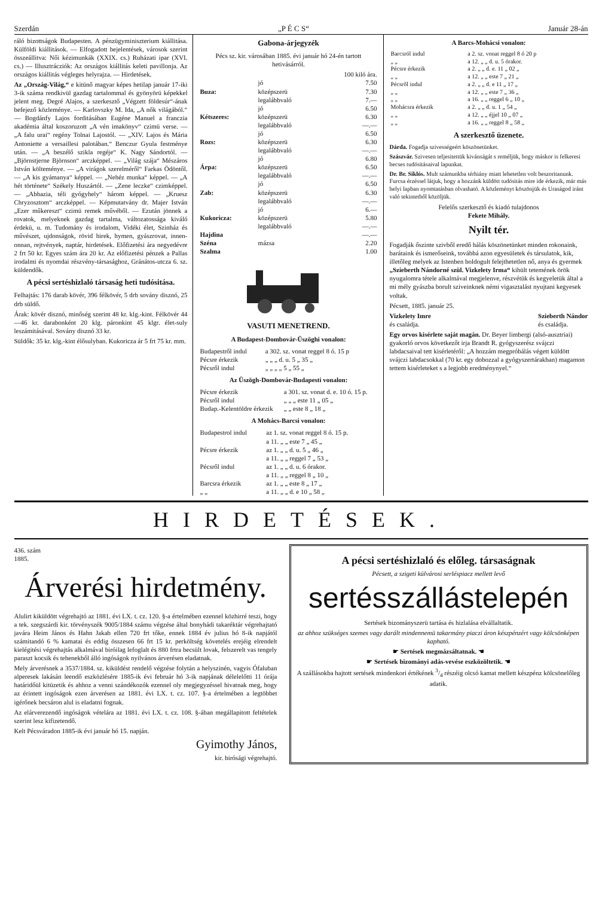Szerdán „P É C S“Január 28-án
ráló bizottságok Budapesten. A pénzügyminiszterium kiállitása. Külföldi kiállitások. — Elfogadott bejelentések, városok szerint összeállitva: Női kézimunkák (XXIX. cs.) Ruházati ipar (XVI. cs.) — Illusztrácziók: Az országos kiállitás keleti pavillonja. Az országos kiállitás végleges helyrajza. — Hirdetések.
Az „Ország-Világ,“ e kitünő magyar képes hetilap január 17-iki 3-ik száma rendkivül gazdag tartalommal és gyönyörü képekkel jelent meg. Degré Alajos, a szerkesztő „Végzett földesúr“-ának befejező közleménye. — Karlovszky M. Ida, „A nők világából.“ — Bogdánfy Lajos forditásában Eugéne Manuel a franczia akadémia által koszoruzott „A vén imakönyv“ czimü verse. — „A falu urai“ regény Tolnai Lajostól. — „XIV. Lajos és Mária Antoniette a versaillesi palotában.“ Benczur Gyula festménye után. — „A beszélő szikla regéje“ K. Nagy Sándortól. — „Björnstjerne Björnson“ arczképpel. — „Világ szája“ Mészáros István költeménye. — „A virágok szerelméről“ Farkas Ödöntől. — „A kis gyámanya“ képpel. — „Nehéz munka“ képpel. — „A hét története“ Székely Huszártól. — „Zene leczke“ czimképpel. — „Abbazia, téli gyógyhely“ három képpel. — „Kruesz Chryzosztom“ arczképpel. — Képmutatvány dr. Majer István „Ezer műkereszt“ czimü remek művéből. — Ezután jönnek a rovatok, melyeknek gazdag tartalma, változatossága kiváló érdekü, u. m. Tudomány és irodalom, Vidéki élet, Szinház és művészet, ujdonságok, rövid hirek, hymen, gyászrovat, innen-onnan, rejtvények, naptár, hirdetések. Előfizetési ára negyedévre 2 frt 50 kr. Egyes szám ára 20 kr. Az előfizetési pénzek a Pallas irodalmi és nyomdai részvény-társasághoz, Gránátos-utcza 6. sz. küldendők.
A pécsi sertéshizlaló társaság heti tudósitása.
Felhajtás: 176 darab kövér, 396 félkövér, 5 drb sovány disznó, 25 drb süldő.
Árak: kövér disznó, minőség szerint 48 kr. klg.-kint. Félkövér 44—46 kr. darabonként 20 klg. páronkint 45 klgr. élet-suly leszámitásával. Sovány disznó 33 kr.
Süldők: 35 kr. klg.-kint élősulyban. Kukoricza ár 5 frt 75 kr. mm.
Gabona-árjegyzék
Pécs sz. kir. városában 1885. évi január hó 24-én tartott hetivásárról.
| | | 100 kiló ára. |
| Buza: | jó | 7.50 |
| | középszerü | 7.30 |
| | legalábbvaló | 7.— |
| Kétszeres: | jó | 6.50 |
| | középszerü | 6.30 |
| | legalábbvaló | —.— |
| Rozs: | jó | 6.50 |
| | középszerü | 6.30 |
| | legalábbvaló | —.— |
| Árpa: | jó | 6.80 |
| | középszerü | 6.50 |
| | legalábbvaló | —.— |
| Zab: | jó | 6.50 |
| | középszerü | 6.30 |
| | legalábbvaló | —.— |
| Kukoricza: | jó | 6.— |
| | középszerü | 5.80 |
| | legalábbvaló | —.— |
| Hajdina | | —.— |
| Széna | mázsa | 2.20 |
| Szalma | | 1.00 |
VASUTI MENETREND.
A Budapest-Dombovár-Üszöghi vonalon:
| Budapestről indul | a 302. sz. vonat reggel 8 ó. 15 p |
| Pécsre érkezik | „ „ „ d. u. 5 „ 35 „ |
| Pécsről indul | „ „ „ „ 5 „ 55 „ |
Az Üszögh-Dombovár-Budapesti vonalon:
| Pécsre érkezik | a 301. sz. vonat d. e. 10 ó. 15 p. |
| Pécsről indul | „ „ „ este 11 „ 05 „ |
| Budap.-Kelentöldre érkezik | „ „ este 8 „ 18 „ |
A Mohács-Barcsi vonalon:
| Budapestrol indul | az 1. sz. vonat reggel 8 ó. 15 p. |
| | a 11. „ „ este 7 „ 45 „ |
| Pécsre érkezik | az 1. „ „ d. u. 5 „ 46 „ |
| | a 11. „ „ reggel 7 „ 53 „ |
| Pécsről indul | az 1. „ „ d. u. 6 órakor. |
| | a 11. „ „ reggel 8 „ 10 „ |
| Barcsra érkezik | az 1. „ „ este 8 „ 17 „ |
| „ „ | a 11. „ „ d. e 10 „ 58 „ |
A Barcs-Mohácsi vonalon:
| Barcsról indul | a 2. sz. vonat reggel 8 ó 20 p |
| „ „ | a 12. „ „ d. u. 5 órakor. |
| Pécsre érkezik | a 2. „ „ d. e. 11 „ 02 „ |
| „ „ | a 12. „ „ este 7 „ 21 „ |
| Pécsről indul | a 2. „ „ d. e 11 „ 17 „ |
| „ „ | a 12. „ „ este 7 „ 36 „ |
| „ „ | a 16. „ „ reggel 6 „ 10 „ |
| Mohácsra érkezik | a 2. „ „ d. u. 1 „ 54 „ |
| „ „ | a 12. „ „ éjjel 10 „ 07 „ |
| „ „ | a 16. „ „ reggel 8 „ 58 „ |
A szerkesztő üzenete.
Dárda. Fogadja szivességeért köszönetünket.
Szászvár. Szivesen teljesitettük kivánságát s reméljük, hogy máskor is felkeresi becses tudósitásaival lapunkat.
Dr. Br. Siklós. Mult számunkba térhiány miatt lehetetlen volt beszoritanunk. Furcsa érzéssel látjuk, hogy a hozzánk küldött tudósitás mire ide érkezik, már más helyi lapban nyomtatásban olvasható. A közleményt köszönjük és Uraságod iránt való tekintetből közöljük.
Felelős szerkesztő és kiadó tulajdonos
Fekete Mihály.
Nyilt tér.
Fogadják őszinte szivből eredő hálás köszönetünket minden rokonaink, barátaink és ismerőseink, továbbá azon egyesületek és társulatok, kik, illetőleg melyek az Istenben boldogult felejthetetlen nő, anya és gyermek „Szieberth Nándorné szül. Vizkelety Irma“ kihült teteméne­k örök nyugalomra tétele alkalmával megjelenve, részvétük és kegyeletük által a mi mély gyászba borult sziveinknek némi vigasztalást nyujtani kegyesek voltak.
Pécsett, 1885. január 25.
Vizkelety Imre
és családja. Szieberth Nándor
és családja.
Egy orvos kisérlete saját magán. Dr. Beyer limbergi (alsó-ausztriai) gyakorló orvos következőt irja Brandt R. gyógyszerész svájczi labdacsaival tett kisérletéről: „A hozzám megpróbálás végett küldött svájczi labdacsokkal (70 kr. egy dobozzal a gyógyszertárakban) magamon tettem kisérleteket s a legjobb eredménynyel.“
HIRDETÉSEK.
436. szám
1885.
Árverési hirdetmény.
Alulirt kiküldött végrehajtó az 1881. évi LX. t. cz. 120. §-a értelmében ezennel közhirré teszi, hogy a tek. szegszárdi kir. törvényszék 9005/1884 számu végzése által bonyhádi takaréktár végrehajtató javára Heim János és Hahn Jakab ellen 720 frt tőke, ennek 1884 év julius hó 8-ik napjától számitandó 6 % kamatai és eddig összesen 66 frt 15 kr. perköltség követelés erejéig elrendelt kielégitési végrehajtás alkalmával biróilag lefoglalt és 880 frtra becsült lovak, felszerelt vas tengely paraszt kocsik és tehenekből álló ingóságok nyilvános árverésen eladatnak.
Mely árverésnek a 3537/1884. sz. kiküldést rendelő végzése folytán a helyszinén, vagyis Ófaluban alperesek lakásán leendő eszközlésére 1885-ik évi február hó 3-ik napjának délelelőtti 11 órája határidőül kitüzetik és ahhoz a venni szándékozók ezennel oly megjegyzéssel hivatnak meg, hogy az érintett ingóságok ezen árverésen az 1881. évi LX. t. cz. 107. §-a értelmében a legtöbbet igérőnek becsáron alul is eladatni fognak.
Az elárverezendő ingóságok vételára az 1881. évi LX. t. cz. 108. §-ában megállapitott feltételek szerint lesz kifizetendő.
Kelt Pécsváradon 1885-ik évi január hó 15. napján.
Gyimothy János,
kir. birósági végrehajtó.
A pécsi sertéshizlaló és előleg. társaságnak
Pécsett, a szigeti külvárosi serléspiacz mellett levő
sertésszállástelepén
Sertések bizományszerü tartása és hizlalása elvállaltatik.
az ahhoz szükséges szemes vagy darált mindennemü takarmány piaczi áron készpénzért vagy kölcsönképen kapható.
☛ Sertések megmázsáltatnak. ☚
☛ Sertések bizományi adás-vevése eszközöltetik. ☚
A szállásokba hajtott sertések mindenkori értékének 3/4 részéig olcsó kamat mellett készpénz kölcsönelőleg adatik.